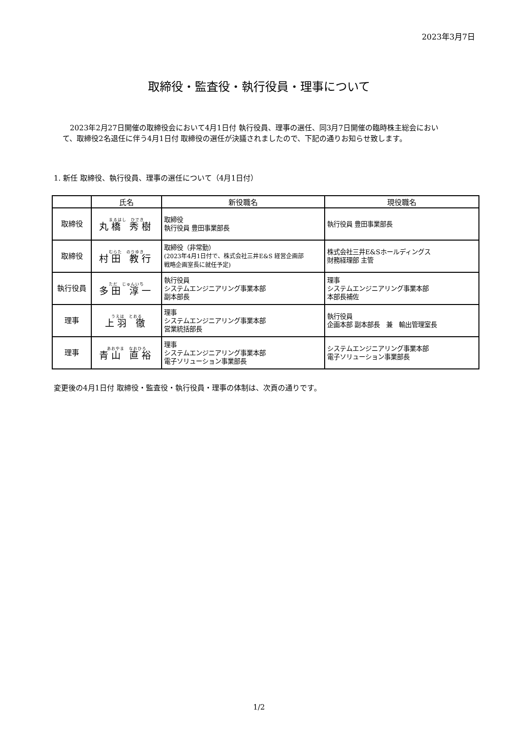2023年3月7日
取締役・監査役・執行役員・理事について
　2023年2月27日開催の取締役会において4月1日付 執行役員、理事の選任、同3月7日開催の臨時株主総会において、取締役2名退任に伴う4月1日付 取締役の選任が決議されましたので、下記の通りお知らせ致します。
1. 新任 取締役、執行役員、理事の選任について（4月1日付）
| | 氏名 | 新役職名 | 現役職名 |
| --- | --- | --- | --- |
| 取締役 | まるはし ひでき 丸橋 秀樹 | 取締役 執行役員 豊田事業部長 | 執行役員 豊田事業部長 |
| 取締役 | むらた のりゆき 村田 教行 | 取締役（非常勤） (2023年4月1日付で、株式会社三井E&S 経営企画部 戦略企画室長に就任予定) | 株式会社三井E&Sホールディングス 財務経理部 主管 |
| 執行役員 | ただ じゅんいち 多田 淳一 | 執行役員 システムエンジニアリング事業本部 副本部長 | 理事 システムエンジニアリング事業本部 本部長補佐 |
| 理事 | うえは とおる 上羽 徹 | 理事 システムエンジニアリング事業本部 営業統括部長 | 執行役員 企画本部 副本部長 兼 輸出管理室長 |
| 理事 | あおやま なおひろ 青山 直裕 | 理事 システムエンジニアリング事業本部 電子ソリューション事業部長 | システムエンジニアリング事業本部 電子ソリューション事業部長 |
変更後の4月1日付 取締役・監査役・執行役員・理事の体制は、次頁の通りです。
1/2